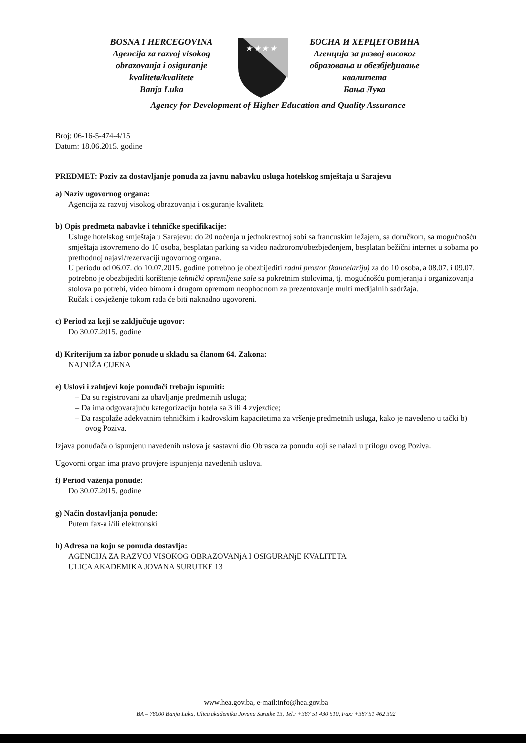BOSNA I HERCEGOVINA
Agencija za razvoj visokog
obrazovanja i osiguranje
kvaliteta/kvalitete
Banja Luka
★ ★ ★ ★
БОСНА И ХЕРЦЕГОВИНА
Агенција за развој високог
образовања и обезбјеђивање
квалитета
Бања Лука
Agency for Development of Higher Education and Quality Assurance
Broj: 06-16-5-474-4/15
Datum: 18.06.2015. godine
PREDMET: Poziv za dostavljanje ponuda za javnu nabavku usluga hotelskog smještaja u Sarajevu
a) Naziv ugovornog organa:
Agencija za razvoj visokog obrazovanja i osiguranje kvaliteta
b) Opis predmeta nabavke i tehničke specifikacije:
Usluge hotelskog smještaja u Sarajevu: do 20 noćenja u jednokrevtnoj sobi sa francuskim ležajem, sa doručkom, sa mogućnošću smještaja istovremeno do 10 osoba, besplatan parking sa video nadzorom/obezbjeđenjem, besplatan bežični internet u sobama po prethodnoj najavi/rezervaciji ugovornog organa.
U periodu od 06.07. do 10.07.2015. godine potrebno je obezbijediti radni prostor (kancelariju) za do 10 osoba, a 08.07. i 09.07. potrebno je obezbijediti korištenje tehnički opremljene sale sa pokretnim stolovima, tj. mogućnošću pomjeranja i organizovanja stolova po potrebi, video bimom i drugom opremom neophodnom za prezentovanje multi medijalnih sadržaja.
Ručak i osvježenje tokom rada će biti naknadno ugovoreni.
c) Period za koji se zaključuje ugovor:
Do 30.07.2015. godine
d) Kriterijum za izbor ponude u skladu sa članom 64. Zakona:
NAJNIŽA CIJENA
e) Uslovi i zahtjevi koje ponuđači trebaju ispuniti:
– Da su registrovani za obavljanje predmetnih usluga;
– Da ima odgovarajuću kategorizaciju hotela sa 3 ili 4 zvjezdice;
– Da raspolaže adekvatnim tehničkim i kadrovskim kapacitetima za vršenje predmetnih usluga, kako je navedeno u tački b) ovog Poziva.
Izjava ponuđača o ispunjenu navedenih uslova je sastavni dio Obrasca za ponudu koji se nalazi u prilogu ovog Poziva.
Ugovorni organ ima pravo provjere ispunjenja navedenih uslova.
f) Period važenja ponude:
Do 30.07.2015. godine
g) Način dostavljanja ponude:
Putem fax-a i/ili elektronski
h) Adresa na koju se ponuda dostavlja:
AGENCIJA ZA RAZVOJ VISOKOG OBRAZOVANjA I OSIGURANjE KVALITETA
ULICA AKADEMIKA JOVANA SURUTKE 13
www.hea.gov.ba, e-mail:info@hea.gov.ba
BA – 78000 Banja Luka, Ulica akademika Jovana Surutke 13, Tel.: +387 51 430 510, Fax: +387 51 462 302